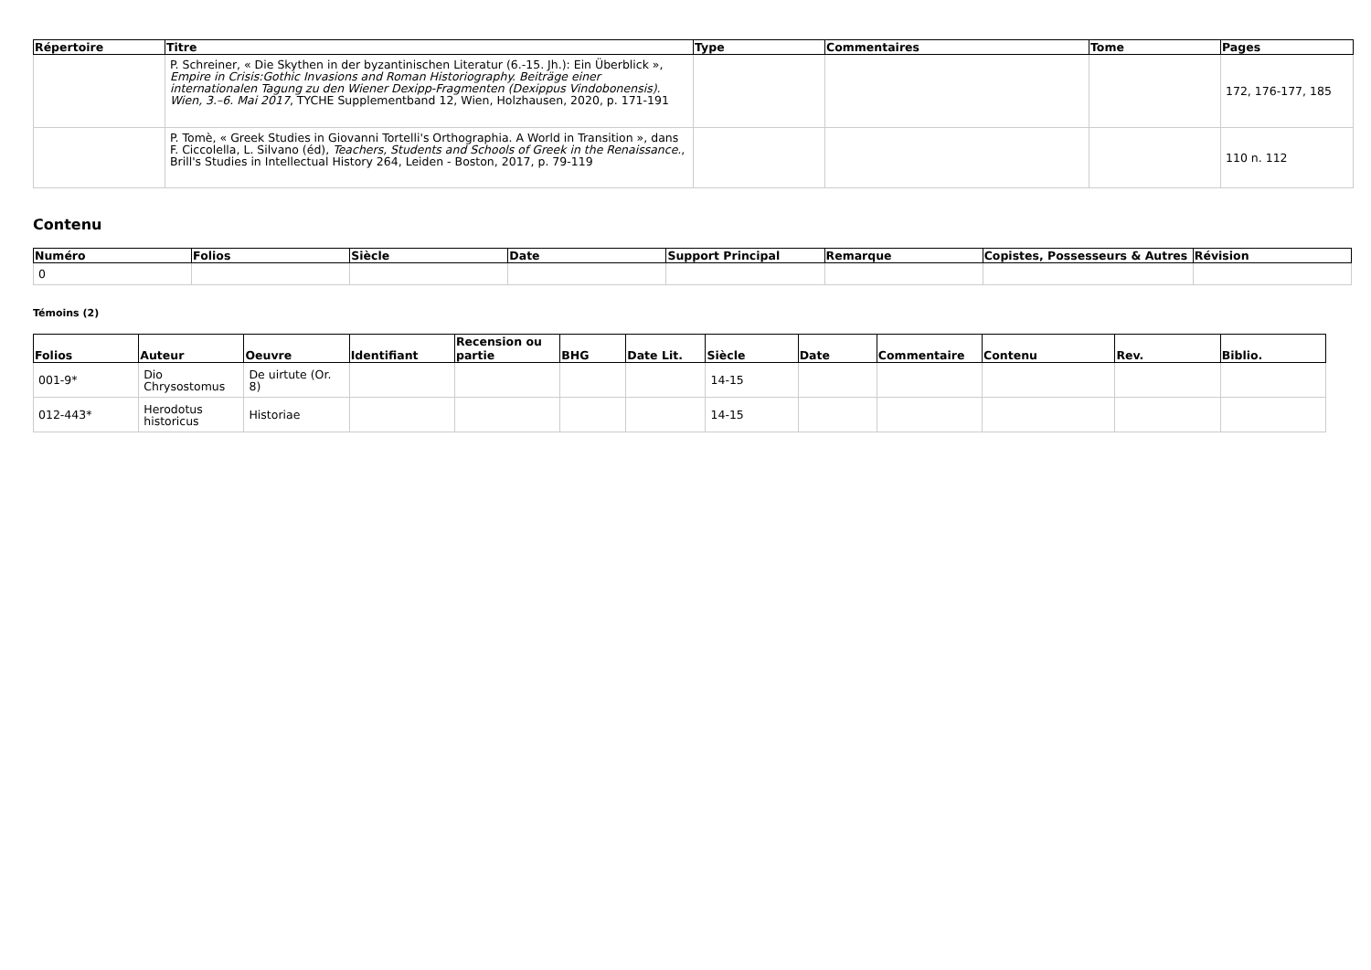| Répertoire | Titre | Type | Commentaires | Tome | Pages |
| --- | --- | --- | --- | --- | --- |
| | P. Schreiner, « Die Skythen in der byzantinischen Literatur (6.-15. Jh.): Ein Überblick », Empire in Crisis:Gothic Invasions and Roman Historiography. Beiträge einer internationalen Tagung zu den Wiener Dexipp-Fragmenten (Dexippus Vindobonensis). Wien, 3.–6. Mai 2017 , TYCHE Supplementband 12, Wien, Holzhausen, 2020, p. 171-191 | | | | 172, 176-177, 185 |
| | P. Tomè, « Greek Studies in Giovanni Tortelli's Orthographia. A World in Transition », dans F. Ciccolella, L. Silvano (éd), Teachers, Students and Schools of Greek in the Renaissance. , Brill's Studies in Intellectual History 264, Leiden - Boston, 2017, p. 79-119 | | | | 110 n. 112 |
Contenu
| Numéro | Folios | Siècle | Date | Support Principal | Remarque | Copistes, Possesseurs & Autres | Révision |
| --- | --- | --- | --- | --- | --- | --- | --- |
| 0 | | | | | | | |
Témoins (2)
| Folios | Auteur | Oeuvre | Identifiant | Recension ou partie | BHG | Date Lit. | Siècle | Date | Commentaire | Contenu | Rev. | Biblio. |
| --- | --- | --- | --- | --- | --- | --- | --- | --- | --- | --- | --- | --- |
| 001-9* | Dio Chrysostomus | De uirtute (Or. 8) | | | | | 14-15 | | | | | |
| 012-443* | Herodotus historicus | Historiae | | | | | 14-15 | | | | | |